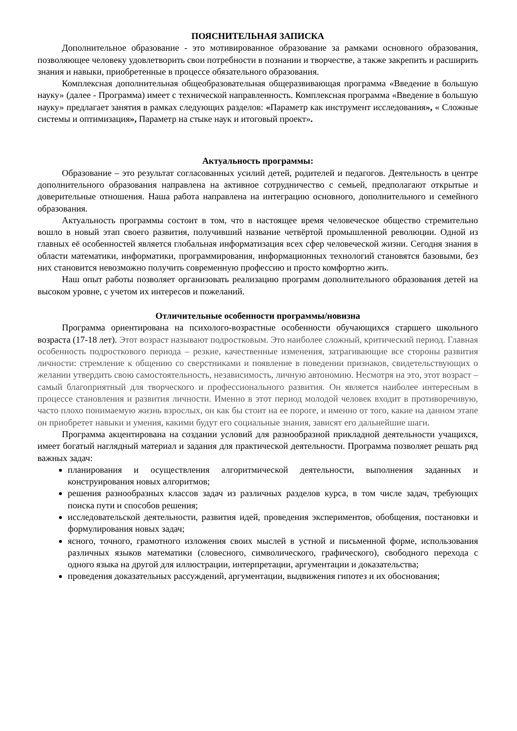ПОЯСНИТЕЛЬНАЯ ЗАПИСКА
Дополнительное образование - это мотивированное образование за рамками основного образования, позволяющее человеку удовлетворить свои потребности в познании и творчестве, а также закрепить и расширить знания и навыки, приобретенные в процессе обязательного образования.
Комплексная дополнительная общеобразовательная общеразвивающая программа «Введение в большую науку» (далее - Программа) имеет с технической направленность. Комплексная программа «Введение в большую науку» предлагает занятия в рамках следующих разделов: «Параметр как инструмент исследования», « Сложные системы и оптимизация», Параметр на стыке наук и итоговый проект».
Актуальность программы:
Образование – это результат согласованных усилий детей, родителей и педагогов. Деятельность в центре дополнительного образования направлена на активное сотрудничество с семьей, предполагают открытые и доверительные отношения. Наша работа направлена на интеграцию основного, дополнительного и семейного образования.
Актуальность программы состоит в том, что в настоящее время человеческое общество стремительно вошло в новый этап своего развития, получивший название четвёртой промышленной революции. Одной из главных её особенностей является глобальная информатизация всех сфер человеческой жизни. Сегодня знания в области математики, информатики, программирования, информационных технологий становятся базовыми, без них становится невозможно получить современную профессию и просто комфортно жить.
Наш опыт работы позволяет организовать реализацию программ дополнительного образования детей на высоком уровне, с учетом их интересов и пожеланий.
Отличительные особенности программы/новизна
Программа ориентирована на психолого-возрастные особенности обучающихся старшего школьного возраста (17-18 лет). Этот возраст называют подростковым. Это наиболее сложный, критический период. Главная особенность подросткового периода – резкие, качественные изменения, затрагивающие все стороны развития личности: стремление к общению со сверстниками и появление в поведении признаков, свидетельствующих о желании утвердить свою самостоятельность, независимость, личную автономию. Несмотря на это, этот возраст – самый благоприятный для творческого и профессионального развития. Он является наиболее интересным в процессе становления и развития личности. Именно в этот период молодой человек входит в противоречивую, часто плохо понимаемую жизнь взрослых, он как бы стоит на ее пороге, и именно от того, какие на данном этапе он приобретет навыки и умения, какими будут его социальные знания, зависят его дальнейшие шаги.
Программа акцентирована на создании условий для разнообразной прикладной деятельности учащихся, имеет богатый наглядный материал и задания для практической деятельности. Программа позволяет решать ряд важных задач:
планирования и осуществления алгоритмической деятельности, выполнения заданных и конструирования новых алгоритмов;
решения разнообразных классов задач из различных разделов курса, в том числе задач, требующих поиска пути и способов решения;
исследовательской деятельности, развития идей, проведения экспериментов, обобщения, постановки и формулирования новых задач;
ясного, точного, грамотного изложения своих мыслей в устной и письменной форме, использования различных языков математики (словесного, символического, графического), свободного перехода с одного языка на другой для иллюстрации, интерпретации, аргументации и доказательства;
проведения доказательных рассуждений, аргументации, выдвижения гипотез и их обоснования;